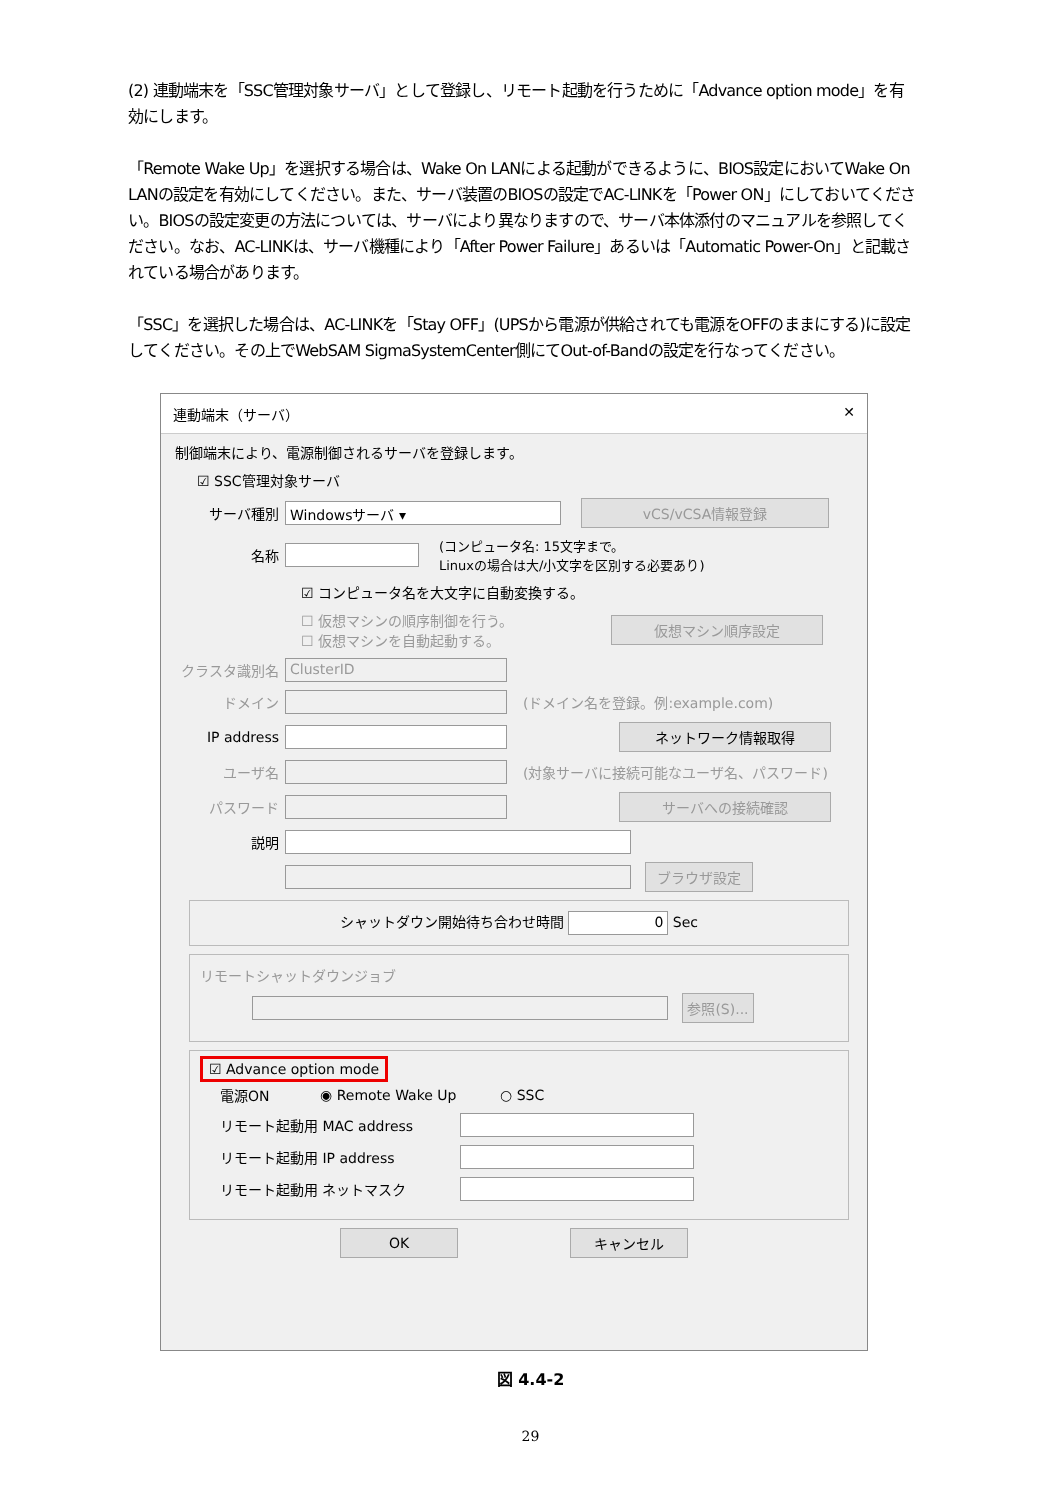(2) 連動端末を「SSC管理対象サーバ」として登録し、リモート起動を行うために「Advance option mode」を有効にします。
「Remote Wake Up」を選択する場合は、Wake On LANによる起動ができるように、BIOS設定においてWake On LANの設定を有効にしてください。また、サーバ装置のBIOSの設定でAC-LINKを「Power ON」にしておいてください。BIOSの設定変更の方法については、サーバにより異なりますので、サーバ本体添付のマニュアルを参照してください。なお、AC-LINKは、サーバ機種により「After Power Failure」あるいは「Automatic Power-On」と記載されている場合があります。
「SSC」を選択した場合は、AC-LINKを「Stay OFF」(UPSから電源が供給されても電源をOFFのままにする)に設定してください。その上でWebSAM SigmaSystemCenter側にてOut-of-Bandの設定を行なってください。
連動端末（サーバ） ✕
制御端末により、電源制御されるサーバを登録します。
☑ SSC管理対象サーバ
サーバ種別 Windowsサーバ ▾ vCS/vCSA情報登録
名称 (コンピュータ名: 15文字まで。
Linuxの場合は大/小文字を区別する必要あり)
☑ コンピュータ名を大文字に自動変換する。
☐ 仮想マシンの順序制御を行う。
☐ 仮想マシンを自動起動する。 仮想マシン順序設定
クラスタ識別名 ClusterID
ドメイン (ドメイン名を登録。例:example.com)
IP address ネットワーク情報取得
ユーザ名 (対象サーバに接続可能なユーザ名、パスワード)
パスワード サーバへの接続確認
説明
ブラウザ設定
シャットダウン開始待ち合わせ時間 0 Sec
リモートシャットダウンジョブ
参照(S)...
☑ Advance option mode
電源ON ◉ Remote Wake Up ○ SSC
リモート起動用 MAC address
リモート起動用 IP address
リモート起動用 ネットマスク
OK キャンセル
図 4.4-2
29